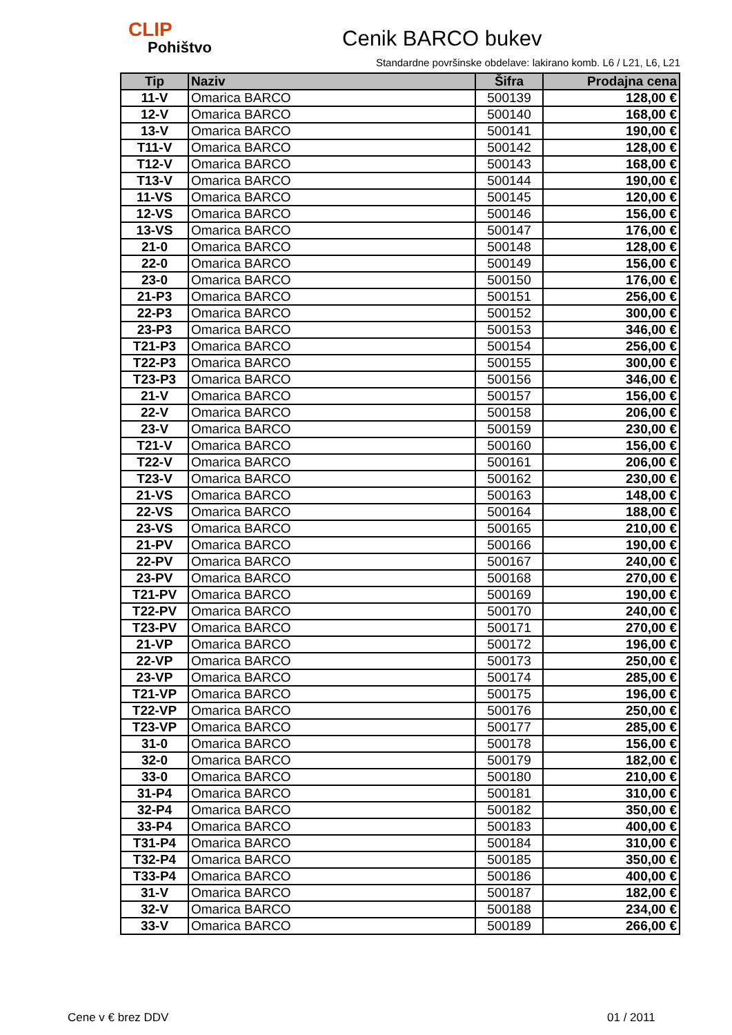CLIP
Pohištvo
Cenik BARCO bukev
Standardne površinske obdelave: lakirano komb. L6 / L21, L6, L21
| Tip | Naziv | Šifra | Prodajna cena |
| --- | --- | --- | --- |
| 11-V | Omarica BARCO | 500139 | 128,00 € |
| 12-V | Omarica BARCO | 500140 | 168,00 € |
| 13-V | Omarica BARCO | 500141 | 190,00 € |
| T11-V | Omarica BARCO | 500142 | 128,00 € |
| T12-V | Omarica BARCO | 500143 | 168,00 € |
| T13-V | Omarica BARCO | 500144 | 190,00 € |
| 11-VS | Omarica BARCO | 500145 | 120,00 € |
| 12-VS | Omarica BARCO | 500146 | 156,00 € |
| 13-VS | Omarica BARCO | 500147 | 176,00 € |
| 21-0 | Omarica BARCO | 500148 | 128,00 € |
| 22-0 | Omarica BARCO | 500149 | 156,00 € |
| 23-0 | Omarica BARCO | 500150 | 176,00 € |
| 21-P3 | Omarica BARCO | 500151 | 256,00 € |
| 22-P3 | Omarica BARCO | 500152 | 300,00 € |
| 23-P3 | Omarica BARCO | 500153 | 346,00 € |
| T21-P3 | Omarica BARCO | 500154 | 256,00 € |
| T22-P3 | Omarica BARCO | 500155 | 300,00 € |
| T23-P3 | Omarica BARCO | 500156 | 346,00 € |
| 21-V | Omarica BARCO | 500157 | 156,00 € |
| 22-V | Omarica BARCO | 500158 | 206,00 € |
| 23-V | Omarica BARCO | 500159 | 230,00 € |
| T21-V | Omarica BARCO | 500160 | 156,00 € |
| T22-V | Omarica BARCO | 500161 | 206,00 € |
| T23-V | Omarica BARCO | 500162 | 230,00 € |
| 21-VS | Omarica BARCO | 500163 | 148,00 € |
| 22-VS | Omarica BARCO | 500164 | 188,00 € |
| 23-VS | Omarica BARCO | 500165 | 210,00 € |
| 21-PV | Omarica BARCO | 500166 | 190,00 € |
| 22-PV | Omarica BARCO | 500167 | 240,00 € |
| 23-PV | Omarica BARCO | 500168 | 270,00 € |
| T21-PV | Omarica BARCO | 500169 | 190,00 € |
| T22-PV | Omarica BARCO | 500170 | 240,00 € |
| T23-PV | Omarica BARCO | 500171 | 270,00 € |
| 21-VP | Omarica BARCO | 500172 | 196,00 € |
| 22-VP | Omarica BARCO | 500173 | 250,00 € |
| 23-VP | Omarica BARCO | 500174 | 285,00 € |
| T21-VP | Omarica BARCO | 500175 | 196,00 € |
| T22-VP | Omarica BARCO | 500176 | 250,00 € |
| T23-VP | Omarica BARCO | 500177 | 285,00 € |
| 31-0 | Omarica BARCO | 500178 | 156,00 € |
| 32-0 | Omarica BARCO | 500179 | 182,00 € |
| 33-0 | Omarica BARCO | 500180 | 210,00 € |
| 31-P4 | Omarica BARCO | 500181 | 310,00 € |
| 32-P4 | Omarica BARCO | 500182 | 350,00 € |
| 33-P4 | Omarica BARCO | 500183 | 400,00 € |
| T31-P4 | Omarica BARCO | 500184 | 310,00 € |
| T32-P4 | Omarica BARCO | 500185 | 350,00 € |
| T33-P4 | Omarica BARCO | 500186 | 400,00 € |
| 31-V | Omarica BARCO | 500187 | 182,00 € |
| 32-V | Omarica BARCO | 500188 | 234,00 € |
| 33-V | Omarica BARCO | 500189 | 266,00 € |
Cene v € brez DDV 01 / 2011